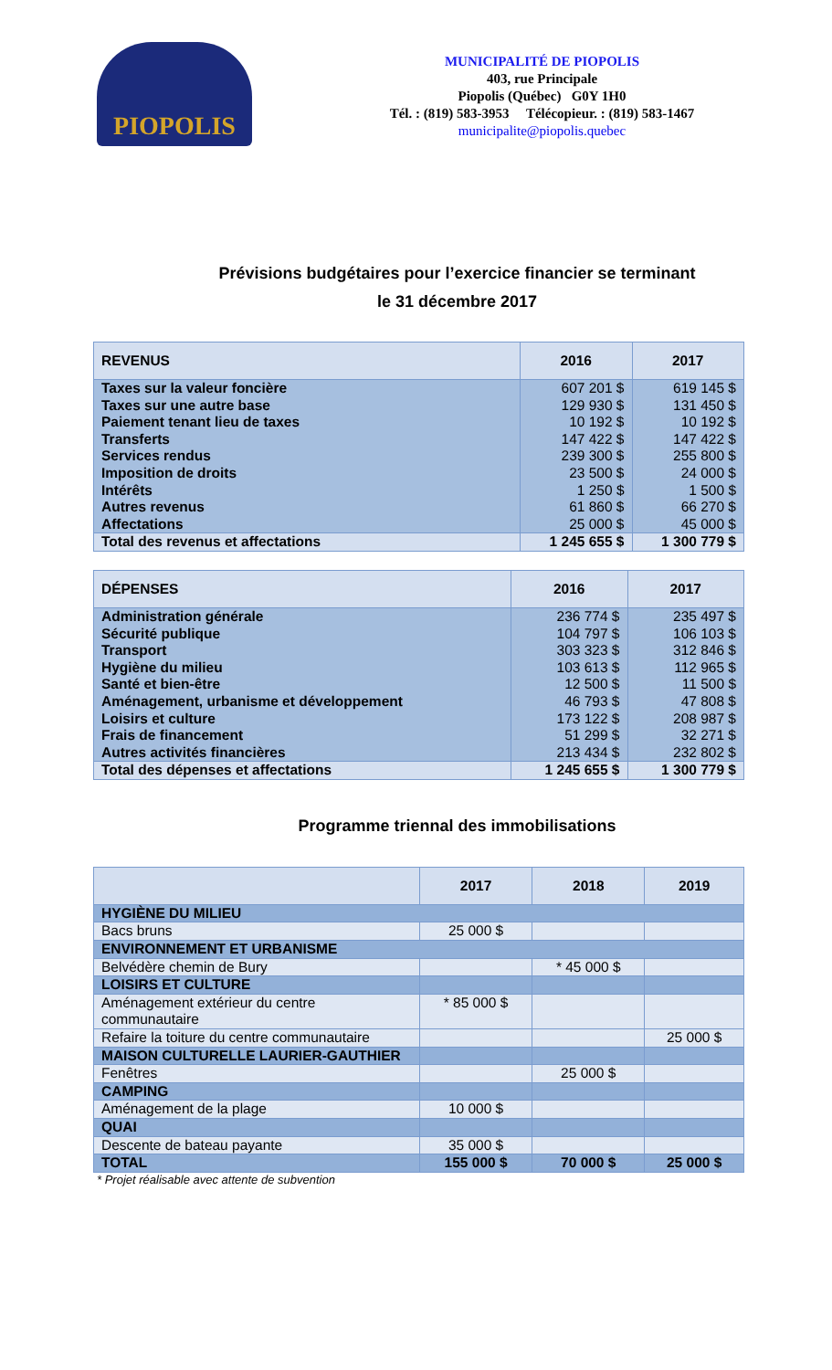PIOPOLIS
MUNICIPALITÉ DE PIOPOLIS
403, rue Principale
Piopolis (Québec) G0Y 1H0
Tél. : (819) 583-3953 Télécopieur. : (819) 583-1467
municipalite@piopolis.quebec
Prévisions budgétaires pour l’exercice financier se terminant
le 31 décembre 2017
| REVENUS | 2016 | 2017 |
| --- | --- | --- |
| Taxes sur la valeur foncière Taxes sur une autre base Paiement tenant lieu de taxes Transferts Services rendus Imposition de droits Intérêts Autres revenus Affectations | 607 201 $ 129 930 $ 10 192 $ 147 422 $ 239 300 $ 23 500 $ 1 250 $ 61 860 $ 25 000 $ | 619 145 $ 131 450 $ 10 192 $ 147 422 $ 255 800 $ 24 000 $ 1 500 $ 66 270 $ 45 000 $ |
| Total des revenus et affectations | 1 245 655 $ | 1 300 779 $ |
| DÉPENSES | 2016 | 2017 |
| --- | --- | --- |
| Administration générale Sécurité publique Transport Hygiène du milieu Santé et bien-être Aménagement, urbanisme et développement Loisirs et culture Frais de financement Autres activités financières | 236 774 $ 104 797 $ 303 323 $ 103 613 $ 12 500 $ 46 793 $ 173 122 $ 51 299 $ 213 434 $ | 235 497 $ 106 103 $ 312 846 $ 112 965 $ 11 500 $ 47 808 $ 208 987 $ 32 271 $ 232 802 $ |
| Total des dépenses et affectations | 1 245 655 $ | 1 300 779 $ |
Programme triennal des immobilisations
| | 2017 | 2018 | 2019 |
| --- | --- | --- | --- |
| HYGIÈNE DU MILIEU | | | |
| Bacs bruns | 25 000 $ | | |
| ENVIRONNEMENT ET URBANISME | | | |
| Belvédère chemin de Bury | | * 45 000 $ | |
| LOISIRS ET CULTURE | | | |
| Aménagement extérieur du centre communautaire | * 85 000 $ | | |
| Refaire la toiture du centre communautaire | | | 25 000 $ |
| MAISON CULTURELLE LAURIER-GAUTHIER | | | |
| Fenêtres | | 25 000 $ | |
| CAMPING | | | |
| Aménagement de la plage | 10 000 $ | | |
| QUAI | | | |
| Descente de bateau payante | 35 000 $ | | |
| TOTAL | 155 000 $ | 70 000 $ | 25 000 $ |
* Projet réalisable avec attente de subvention